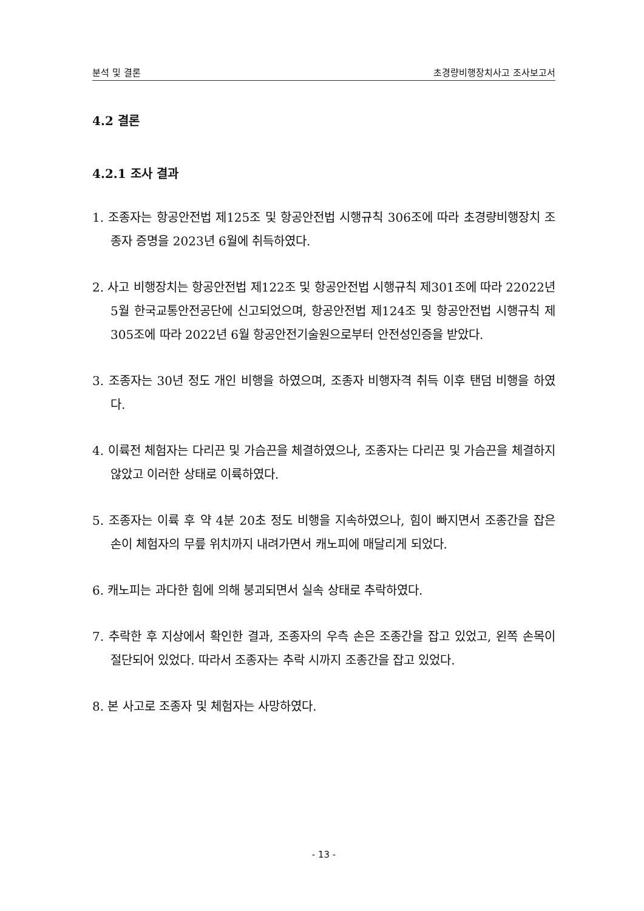분석 및 결론 초경량비행장치사고 조사보고서
4.2 결론
4.2.1 조사 결과
1. 조종자는 항공안전법 제125조 및 항공안전법 시행규칙 306조에 따라 초경량비행장치 조종자 증명을 2023년 6월에 취득하였다.
2. 사고 비행장치는 항공안전법 제122조 및 항공안전법 시행규칙 제301조에 따라 22022년 5월 한국교통안전공단에 신고되었으며, 항공안전법 제124조 및 항공안전법 시행규칙 제305조에 따라 2022년 6월 항공안전기술원으로부터 안전성인증을 받았다.
3. 조종자는 30년 정도 개인 비행을 하였으며, 조종자 비행자격 취득 이후 탠덤 비행을 하였다.
4. 이륙전 체험자는 다리끈 및 가슴끈을 체결하였으나, 조종자는 다리끈 및 가슴끈을 체결하지 않았고 이러한 상태로 이륙하였다.
5. 조종자는 이륙 후 약 4분 20초 정도 비행을 지속하였으나, 힘이 빠지면서 조종간을 잡은 손이 체험자의 무릎 위치까지 내려가면서 캐노피에 매달리게 되었다.
6. 캐노피는 과다한 힘에 의해 붕괴되면서 실속 상태로 추락하였다.
7. 추락한 후 지상에서 확인한 결과, 조종자의 우측 손은 조종간을 잡고 있었고, 왼쪽 손목이 절단되어 있었다. 따라서 조종자는 추락 시까지 조종간을 잡고 있었다.
8. 본 사고로 조종자 및 체험자는 사망하였다.
- 13 -